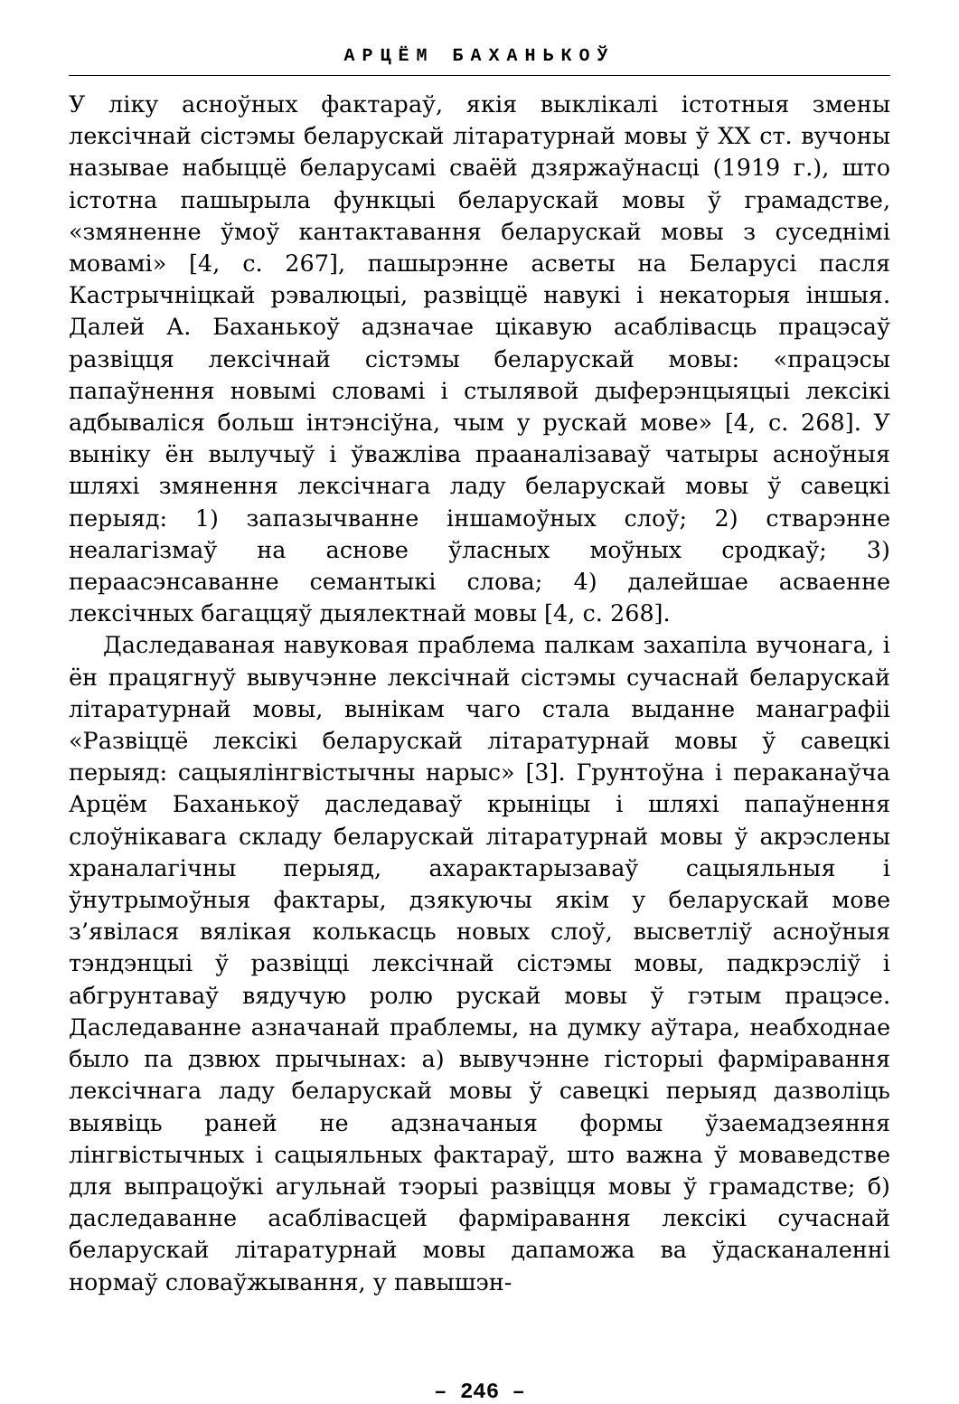АРЦЁМ БАХАНЬКОЎ
У ліку асноўных фактараў, якія выклікалі істотныя змены лексічнай сістэмы беларускай літаратурнай мовы ў XX ст. вучоны называе набыццё беларусамі сваёй дзяржаўнасці (1919 г.), што істотна пашырыла функцыі беларускай мовы ў грамадстве, «змяненне ўмоў кантактавання беларускай мовы з суседнімі мовамі» [4, с. 267], пашырэнне асветы на Беларусі пасля Кастрычніцкай рэвалюцыі, развіццё навукі і некаторыя іншыя. Далей А. Баханькоў адзначае цікавую асаблівасць працэсаў развіцця лексічнай сістэмы беларускай мовы: «працэсы папаўнення новымі словамі і стылявой дыферэнцыяцыі лексікі адбываліся больш інтэнсіўна, чым у рускай мове» [4, с. 268]. У выніку ён вылучыў і ўважліва прааналізаваў чатыры асноўныя шляхі змянення лексічнага ладу беларускай мовы ў савецкі перыяд: 1) запазычванне іншамоўных слоў; 2) стварэнне неалагізмаў на аснове ўласных моўных сродкаў; 3) пераасэнсаванне семантыкі слова; 4) далейшае асваенне лексічных багаццяў дыялектнай мовы [4, с. 268].
Даследаваная навуковая праблема палкам захапіла вучонага, і ён працягнуў вывучэнне лексічнай сістэмы сучаснай беларускай літаратурнай мовы, вынікам чаго стала выданне манаграфіі «Развіццё лексікі беларускай літаратурнай мовы ў савецкі перыяд: сацыялінгвістычны нарыс» [3]. Грунтоўна і пераканаўча Арцём Баханькоў даследаваў крыніцы і шляхі папаўнення слоўнікавага складу беларускай літаратурнай мовы ў акрэслены храналагічны перыяд, ахарактарызаваў сацыяльныя і ўнутрымоўныя фактары, дзякуючы якім у беларускай мове з’явілася вялікая колькасць новых слоў, высветліў асноўныя тэндэнцыі ў развіцці лексічнай сістэмы мовы, падкрэсліў і абгрунтаваў вядучую ролю рускай мовы ў гэтым працэсе. Даследаванне азначанай праблемы, на думку аўтара, неабходнае было па дзвюх прычынах: а) вывучэнне гісторыі фарміравання лексічнага ладу беларускай мовы ў савецкі перыяд дазволіць выявіць раней не адзначаныя формы ўзаемадзеяння лінгвістычных і сацыяльных фактараў, што важна ў моваведстве для выпрацоўкі агульнай тэорыі развіцця мовы ў грамадстве; б) даследаванне асаблівасцей фарміравання лексікі сучаснай беларускай літаратурнай мовы дапаможа ва ўдасканаленні нормаў словаўжывання, у павышэн-
– 246 –